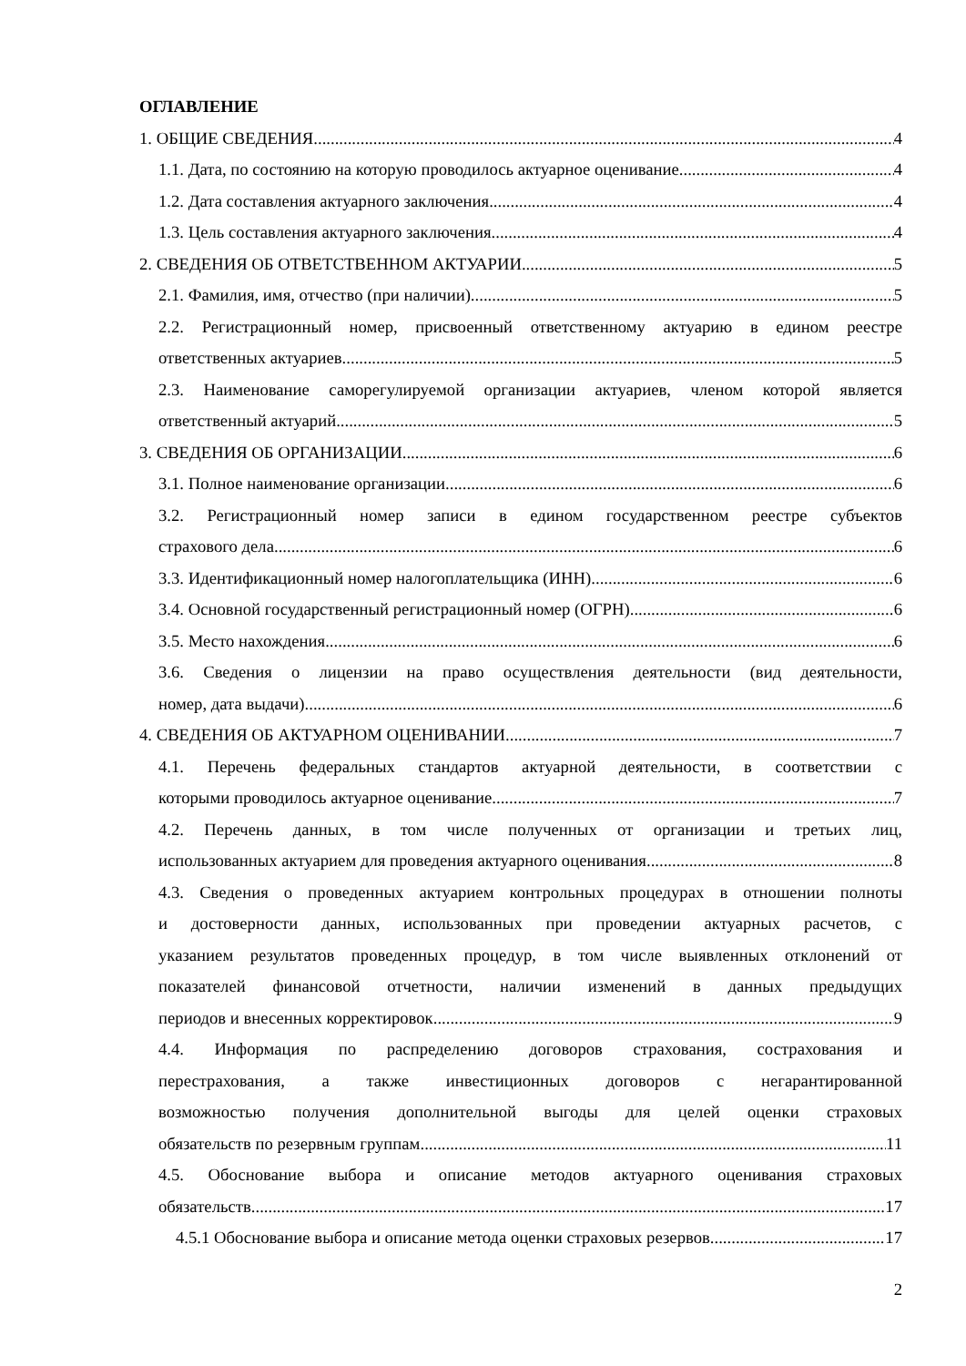ОГЛАВЛЕНИЕ
1. ОБЩИЕ СВЕДЕНИЯ 4
1.1. Дата, по состоянию на которую проводилось актуарное оценивание. 4
1.2. Дата составления актуарного заключения. 4
1.3. Цель составления актуарного заключения. 4
2. СВЕДЕНИЯ ОБ ОТВЕТСТВЕННОМ АКТУАРИИ 5
2.1. Фамилия, имя, отчество (при наличии). 5
2.2. Регистрационный номер, присвоенный ответственному актуарию в едином реестре
ответственных актуариев. 5
2.3. Наименование саморегулируемой организации актуариев, членом которой является
ответственный актуарий 5
3. СВЕДЕНИЯ ОБ ОРГАНИЗАЦИИ 6
3.1. Полное наименование организации 6
3.2. Регистрационный номер записи в едином государственном реестре субъектов
страхового дела 6
3.3. Идентификационный номер налогоплательщика (ИНН). 6
3.4. Основной государственный регистрационный номер (ОГРН). 6
3.5. Место нахождения 6
3.6. Сведения о лицензии на право осуществления деятельности (вид деятельности,
номер, дата выдачи) 6
4. СВЕДЕНИЯ ОБ АКТУАРНОМ ОЦЕНИВАНИИ 7
4.1. Перечень федеральных стандартов актуарной деятельности, в соответствии с
которыми проводилось актуарное оценивание. 7
4.2. Перечень данных, в том числе полученных от организации и третьих лиц,
использованных актуарием для проведения актуарного оценивания 8
4.3. Сведения о проведенных актуарием контрольных процедурах в отношении полноты
и достоверности данных, использованных при проведении актуарных расчетов, с
указанием результатов проведенных процедур, в том числе выявленных отклонений от
показателей финансовой отчетности, наличии изменений в данных предыдущих
периодов и внесенных корректировок. 9
4.4. Информация по распределению договоров страхования, сострахования и
перестрахования, а также инвестиционных договоров с негарантированной
возможностью получения дополнительной выгоды для целей оценки страховых
обязательств по резервным группам 11
4.5. Обоснование выбора и описание методов актуарного оценивания страховых
обязательств 17
4.5.1 Обоснование выбора и описание метода оценки страховых резервов 17
2